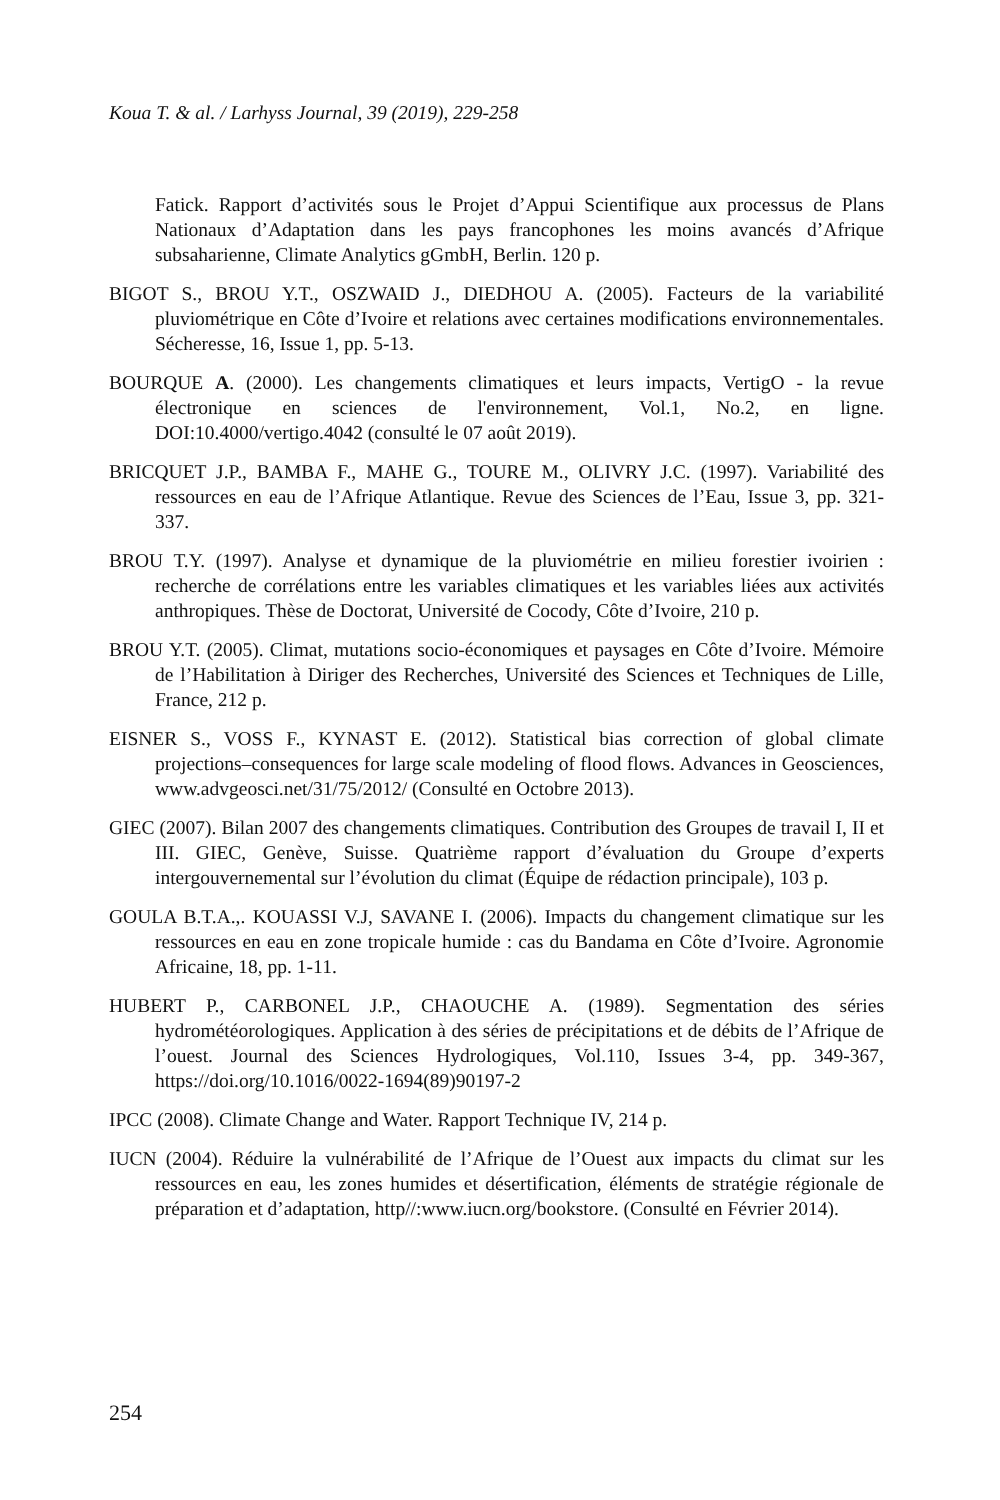Koua T. & al. / Larhyss Journal, 39 (2019), 229-258
Fatick. Rapport d’activités sous le Projet d’Appui Scientifique aux processus de Plans Nationaux d’Adaptation dans les pays francophones les moins avancés d’Afrique subsaharienne, Climate Analytics gGmbH, Berlin. 120 p.
BIGOT S., BROU Y.T., OSZWAID J., DIEDHOU A. (2005). Facteurs de la variabilité pluviométrique en Côte d’Ivoire et relations avec certaines modifications environnementales. Sécheresse, 16, Issue 1, pp. 5-13.
BOURQUE A. (2000). Les changements climatiques et leurs impacts, VertigO - la revue électronique en sciences de l'environnement, Vol.1, No.2, en ligne. DOI:10.4000/vertigo.4042 (consulté le 07 août 2019).
BRICQUET J.P., BAMBA F., MAHE G., TOURE M., OLIVRY J.C. (1997). Variabilité des ressources en eau de l’Afrique Atlantique. Revue des Sciences de l’Eau, Issue 3, pp. 321-337.
BROU T.Y. (1997). Analyse et dynamique de la pluviométrie en milieu forestier ivoirien : recherche de corrélations entre les variables climatiques et les variables liées aux activités anthropiques. Thèse de Doctorat, Université de Cocody, Côte d’Ivoire, 210 p.
BROU Y.T. (2005). Climat, mutations socio-économiques et paysages en Côte d’Ivoire. Mémoire de l’Habilitation à Diriger des Recherches, Université des Sciences et Techniques de Lille, France, 212 p.
EISNER S., VOSS F., KYNAST E. (2012). Statistical bias correction of global climate projections–consequences for large scale modeling of flood flows. Advances in Geosciences, www.advgeosci.net/31/75/2012/ (Consulté en Octobre 2013).
GIEC (2007). Bilan 2007 des changements climatiques. Contribution des Groupes de travail I, II et III. GIEC, Genève, Suisse. Quatrième rapport d’évaluation du Groupe d’experts intergouvernemental sur l’évolution du climat (Équipe de rédaction principale), 103 p.
GOULA B.T.A.,. KOUASSI V.J, SAVANE I. (2006). Impacts du changement climatique sur les ressources en eau en zone tropicale humide : cas du Bandama en Côte d’Ivoire. Agronomie Africaine, 18, pp. 1-11.
HUBERT P., CARBONEL J.P., CHAOUCHE A. (1989). Segmentation des séries hydrométéorologiques. Application à des séries de précipitations et de débits de l’Afrique de l’ouest. Journal des Sciences Hydrologiques, Vol.110, Issues 3-4, pp. 349-367, https://doi.org/10.1016/0022-1694(89)90197-2
IPCC (2008). Climate Change and Water. Rapport Technique IV, 214 p.
IUCN (2004). Réduire la vulnérabilité de l’Afrique de l’Ouest aux impacts du climat sur les ressources en eau, les zones humides et désertification, éléments de stratégie régionale de préparation et d’adaptation, http//:www.iucn.org/bookstore. (Consulté en Février 2014).
254